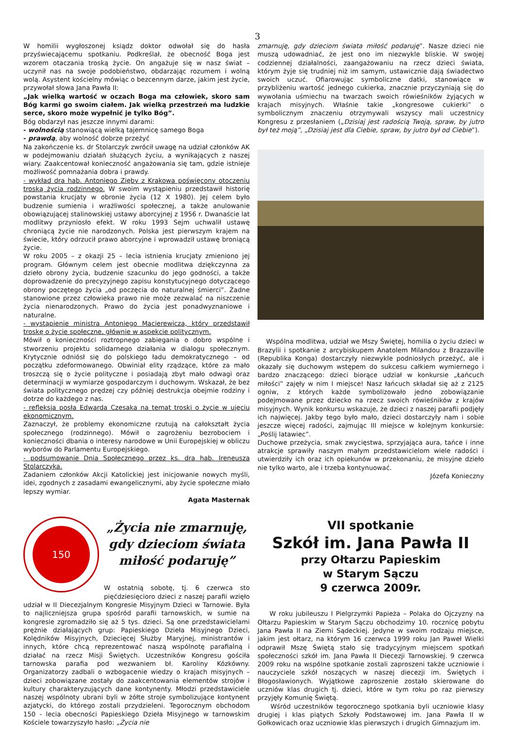3
W homilii wygłoszonej ksiądz doktor odwołał się do hasła przyświecającemu spotkaniu. Podkreślał, że obecność Boga jest wzorem otaczania troską życie. On angażuje się w nasz świat – uczynił nas na swoje podobieństwo, obdarzając rozumem i wolną wolą. Asystent kościelny mówiąc o bezcennym darze, jakim jest życie, przywołał słowa Jana Pawła II:
„Jak wielką wartość w oczach Boga ma człowiek, skoro sam Bóg karmi go swoim ciałem. Jak wielką przestrzeń ma ludzkie serce, skoro może wypełnić je tylko Bóg”.
Bóg obdarzył nas jeszcze innymi darami:
- wolnością stanowiącą wielką tajemnicę samego Boga
- prawdą, aby wolność dobrze przeżyć
Na zakończenie ks. dr Stolarczyk zwrócił uwagę na udział członków AK w podejmowaniu działań służących życiu, a wynikających z naszej wiary. Zaakcentował konieczność angażowania się tam, gdzie istnieje możliwość pomnażania dobra i prawdy.
- wykład dra hab. Antoniego Zięby z Krakowa poświęcony otoczeniu troską życia rodzinnego. W swoim wystąpieniu przedstawił historię powstania krucjaty w obronie życia (12 X 1980). Jej celem było budzenie sumienia i wrażliwości społecznej, a także anulowanie obowiązującej stalinowskiej ustawy aborcyjnej z 1956 r. Dwanaście lat modlitwy przyniosło efekt. W roku 1993 Sejm uchwalił ustawę chroniącą życie nie narodzonych. Polska jest pierwszym krajem na świecie, który odrzucił prawo aborcyjne i wprowadził ustawę broniącą życie.
W roku 2005 – z okazji 25 – lecia istnienia krucjaty zmieniono jej program. Głównym celem jest obecnie modlitwa dziękczynna za dzieło obrony życia, budzenie szacunku do jego godności, a także doprowadzenie do precyzyjnego zapisu konstytucyjnego dotyczącego obrony poczętego życia „od poczęcia do naturalnej śmierci”. Żadne stanowione przez człowieka prawo nie może zezwalać na niszczenie życia nienarodzonych. Prawo do życia jest ponadwyznaniowe i naturalne.
- wystąpienie ministra Antoniego Macierewicza, który przedstawił troskę o życie społeczne, głównie w aspekcie politycznym.
Mówił o konieczności roztropnego zabiegania o dobro wspólne i stworzeniu projektu solidarnego działania w dialogu społecznym. Krytycznie odniósł się do polskiego ładu demokratycznego – od początku zdeformowanego. Obwiniał elity rządzące, które za mało troszczą się o życie polityczne i posiadają zbyt mało odwagi oraz determinacji w wymiarze gospodarczym i duchowym. Wskazał, że bez świata politycznego prędzej czy później destrukcja obejmie rodziny i dotrze do każdego z nas.
- refleksja posła Edwarda Czesaka na temat troski o życie w ujęciu ekonomicznym.
Zaznaczył, że problemy ekonomiczne rzutują na całokształt życia społecznego (rodzinnego). Mówił o zagrożeniu bezrobociem i konieczności dbania o interesy narodowe w Unii Europejskiej w obliczu wyborów do Parlamentu Europejskiego.
- podsumowanie Dnia Społecznego przez ks. dra hab. Ireneusza Stolarczyka.
Zadaniem członków Akcji Katolickiej jest inicjowanie nowych myśli, idei, zgodnych z zasadami ewangelicznymi, aby życie społeczne miało lepszy wymiar.
Agata Masternak
zmarnuję, gdy dzieciom świata miłość podaruję”. Nasze dzieci nie muszą udowadniać, że jest ono im niezwykle bliskie. W swojej codziennej działalności, zaangażowaniu na rzecz dzieci świata, którym żyje się trudniej niż im samym, ustawicznie dają świadectwo swoich uczuć. Ofiarowując symboliczne datki, stanowiące w przybliżeniu wartość jednego cukierka, znacznie przyczyniają się do wywołania uśmiechu na twarzach swoich rówieśników żyjących w krajach misyjnych. Właśnie takie „kongresowe cukierki” o symbolicznym znaczeniu otrzymywali wszyscy mali uczestnicy Kongresu z przesłaniem („Dzisiaj jest radością Twoją, spraw, by jutro był też moją”, „Dzisiaj jest dla Ciebie, spraw, by jutro był od Ciebie”).
Wspólna modlitwa, udział we Mszy Świętej, homilia o życiu dzieci w Brazylii i spotkanie z arcybiskupem Anatolem Milandou z Brazzaville (Republika Konga) dostarczyły niezwykle podniosłych przeżyć, ale i okazały się duchowym wstępem do sukcesu całkiem wymiernego i bardzo znaczącego: dzieci biorące udział w konkursie „Łańcuch miłości” zajęły w nim I miejsce! Nasz łańcuch składał się aż z 2125 ogniw, z których każde symbolizowało jedno zobowiązanie podejmowane przez dziecko na rzecz swoich rówieśników z krajów misyjnych. Wynik konkursu wskazuje, że dzieci z naszej parafii podjęły ich najwięcej. Jakby tego było mało, dzieci dostarczyły nam i sobie jeszcze więcej radości, zajmując III miejsce w kolejnym konkursie: „Poślij latawiec”.
Duchowe przeżycia, smak zwycięstwa, sprzyjająca aura, tańce i inne atrakcje sprawiły naszym małym przedstawicielom wiele radości i utwierdziły ich oraz ich opiekunów w przekonaniu, że misyjne dzieło nie tylko warto, ale i trzeba kontynuować.
Józefa Konieczny
150
„Życia nie zmarnuję,
gdy dzieciom świata
miłość podaruję”
W ostatnią sobotę, tj. 6 czerwca sto pięćdziesięcioro dzieci z naszej parafii wzięło udział w II Diecezjalnym Kongresie Misyjnym Dzieci w Tarnowie. Była to najliczniejsza grupa spośród parafii tarnowskich, w sumie na kongresie zgromadziło się aż 5 tys. dzieci. Są one przedstawicielami prężnie działających grup: Papieskiego Dzieła Misyjnego Dzieci, Kolędników Misyjnych, Dziecięcej Służby Maryjnej, ministrantów i innych, które chcą reprezentować naszą wspólnotę parafialną i działać na rzecz Misji Świętych. Uczestników Kongresu gościła tarnowska parafia pod wezwaniem bł. Karoliny Kózkówny. Organizatorzy zadbali o wzbogacenie wiedzy o krajach misyjnych – dzieci zobowiązane zostały do zaakcentowania elementów strojów i kultury charakteryzujących dane kontynenty. Młodzi przedstawiciele naszej wspólnoty ubrani byli w żółte stroje symbolizujące kontynent azjatycki, do którego zostali przydzieleni. Tegorocznym obchodom 150 - lecia obecności Papieskiego Dzieła Misyjnego w tarnowskim Kościele towarzyszyło hasło: „Życia nie
VII spotkanie
Szkół im. Jana Pawła II
przy Ołtarzu Papieskim
w Starym Sączu
9 czerwca 2009r.
W roku jubileuszu I Pielgrzymki Papieża – Polaka do Ojczyzny na Ołtarzu Papieskim w Starym Sączu obchodzimy 10. rocznicę pobytu Jana Pawła II na Ziemi Sądeckiej. Jedyne w swoim rodzaju miejsce, jakim jest ołtarz, na którym 16 czerwca 1999 roku Jan Paweł Wielki odprawił Mszę Świętą stało się tradycyjnym miejscem spotkań społeczności szkół im. Jana Pawła II Diecezji Tarnowskiej. 9 czerwca 2009 roku na wspólne spotkanie zostali zaproszeni także uczniowie i nauczyciele szkół noszących w naszej diecezji im. Świętych i Błogosławionych. Wyjątkowe zaproszenie zostało skierowane do uczniów klas drugich tj. dzieci, które w tym roku po raz pierwszy przyjęły Komunię Świętą.
Wśród uczestników tegorocznego spotkania byli uczniowie klasy drugiej i klas piątych Szkoły Podstawowej im. Jana Pawła II w Gołkowicach oraz uczniowie klas pierwszych i drugich Gimnazjum im.